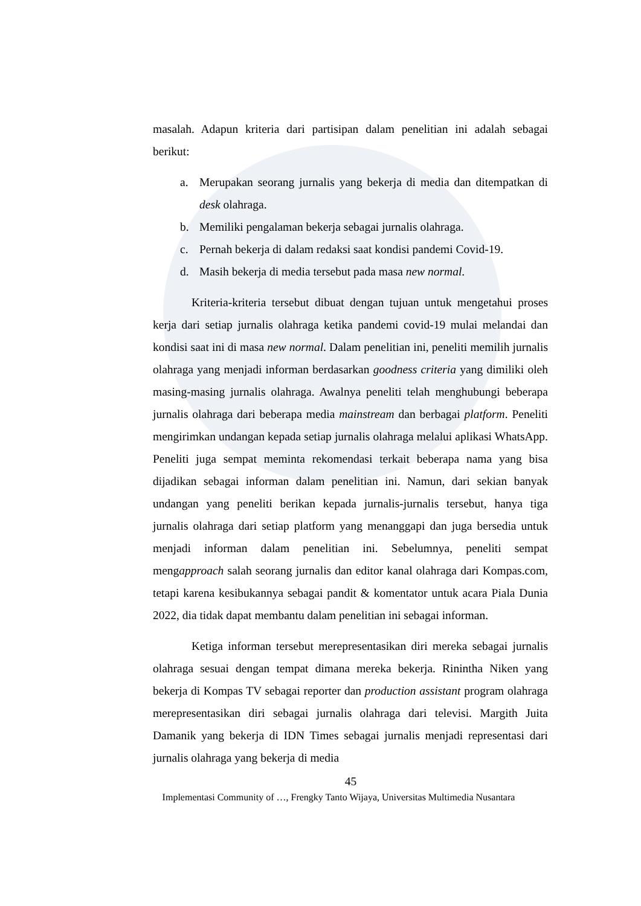masalah. Adapun kriteria dari partisipan dalam penelitian ini adalah sebagai berikut:
a. Merupakan seorang jurnalis yang bekerja di media dan ditempatkan di desk olahraga.
b. Memiliki pengalaman bekerja sebagai jurnalis olahraga.
c. Pernah bekerja di dalam redaksi saat kondisi pandemi Covid-19.
d. Masih bekerja di media tersebut pada masa new normal.
Kriteria-kriteria tersebut dibuat dengan tujuan untuk mengetahui proses kerja dari setiap jurnalis olahraga ketika pandemi covid-19 mulai melandai dan kondisi saat ini di masa new normal. Dalam penelitian ini, peneliti memilih jurnalis olahraga yang menjadi informan berdasarkan goodness criteria yang dimiliki oleh masing-masing jurnalis olahraga. Awalnya peneliti telah menghubungi beberapa jurnalis olahraga dari beberapa media mainstream dan berbagai platform. Peneliti mengirimkan undangan kepada setiap jurnalis olahraga melalui aplikasi WhatsApp. Peneliti juga sempat meminta rekomendasi terkait beberapa nama yang bisa dijadikan sebagai informan dalam penelitian ini. Namun, dari sekian banyak undangan yang peneliti berikan kepada jurnalis-jurnalis tersebut, hanya tiga jurnalis olahraga dari setiap platform yang menanggapi dan juga bersedia untuk menjadi informan dalam penelitian ini. Sebelumnya, peneliti sempat mengapproach salah seorang jurnalis dan editor kanal olahraga dari Kompas.com, tetapi karena kesibukannya sebagai pandit & komentator untuk acara Piala Dunia 2022, dia tidak dapat membantu dalam penelitian ini sebagai informan.
Ketiga informan tersebut merepresentasikan diri mereka sebagai jurnalis olahraga sesuai dengan tempat dimana mereka bekerja. Rinintha Niken yang bekerja di Kompas TV sebagai reporter dan production assistant program olahraga merepresentasikan diri sebagai jurnalis olahraga dari televisi. Margith Juita Damanik yang bekerja di IDN Times sebagai jurnalis menjadi representasi dari jurnalis olahraga yang bekerja di media
45
Implementasi Community of …, Frengky Tanto Wijaya, Universitas Multimedia Nusantara